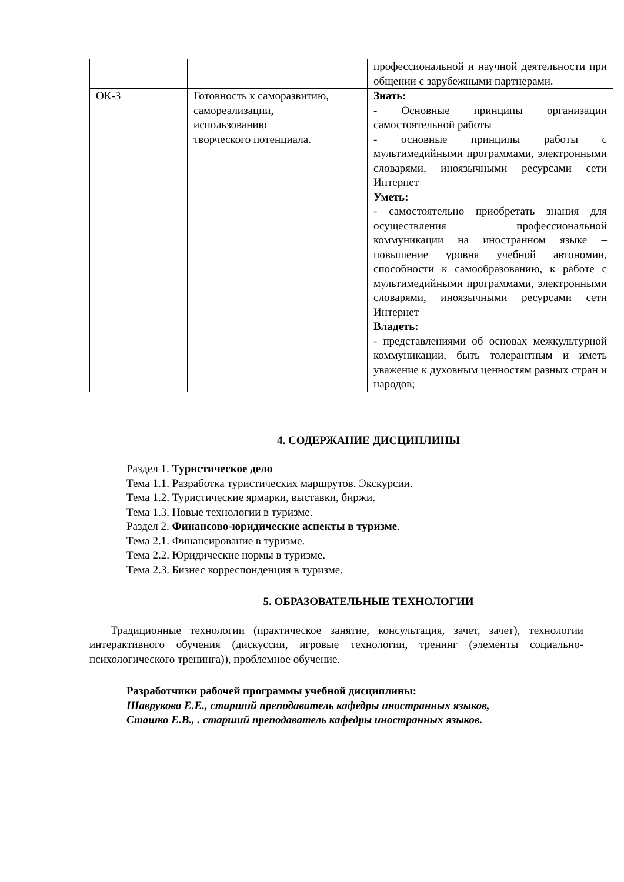| | | профессиональной и научной деятельности при общении с зарубежными партнерами. |
| ОК-3 | Готовность к саморазвитию, самореализации, использованию творческого потенциала. | Знать: - Основные принципы организации самостоятельной работы - основные принципы работы с мультимедийными программами, электронными словарями, иноязычными ресурсами сети Интернет Уметь: - самостоятельно приобретать знания для осуществления профессиональной коммуникации на иностранном языке – повышение уровня учебной автономии, способности к самообразованию, к работе с мультимедийными программами, электронными словарями, иноязычными ресурсами сети Интернет Владеть: - представлениями об основах межкультурной коммуникации, быть толерантным и иметь уважение к духовным ценностям разных стран и народов; |
4. СОДЕРЖАНИЕ ДИСЦИПЛИНЫ
Раздел 1. Туристическое дело
Тема 1.1. Разработка туристических маршрутов. Экскурсии.
Тема 1.2. Туристические ярмарки, выставки, биржи.
Тема 1.3. Новые технологии в туризме.
Раздел 2. Финансово-юридические аспекты в туризме.
Тема 2.1. Финансирование в туризме.
Тема 2.2. Юридические нормы в туризме.
Тема 2.3. Бизнес корреспонденция в туризме.
5. ОБРАЗОВАТЕЛЬНЫЕ ТЕХНОЛОГИИ
Традиционные технологии (практическое занятие, консультация, зачет, зачет), технологии интерактивного обучения (дискуссии, игровые технологии, тренинг (элементы социально-психологического тренинга)), проблемное обучение.
Разработчики рабочей программы учебной дисциплины:
Шаврукова Е.Е., старший преподаватель кафедры иностранных языков,
Сташко Е.В., . старший преподаватель кафедры иностранных языков.